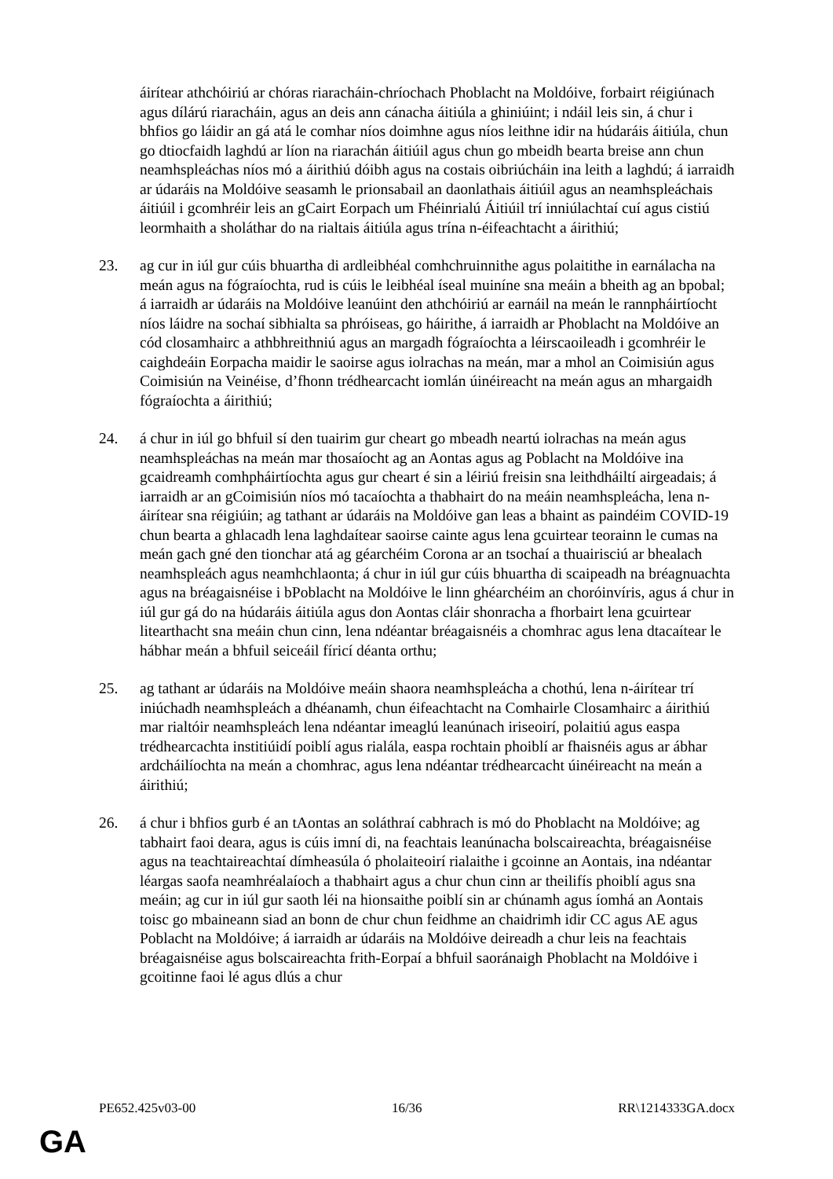áirítear athchóiriú ar chóras riaracháin-chríochach Phoblacht na Moldóive, forbairt réigiúnach agus dílárú riaracháin, agus an deis ann cánacha áitiúla a ghiniúint; i ndáil leis sin, á chur i bhfios go láidir an gá atá le comhar níos doimhne agus níos leithne idir na húdaráis áitiúla, chun go dtiocfaidh laghdú ar líon na riarachán áitiúil agus chun go mbeidh bearta breise ann chun neamhspleáchas níos mó a áirithiú dóibh agus na costais oibriúcháin ina leith a laghdú; á iarraidh ar údaráis na Moldóive seasamh le prionsabail an daonlathais áitiúil agus an neamhspleáchais áitiúil i gcomhréir leis an gCairt Eorpach um Fhéinrialú Áitiúil trí inniúlachtaí cuí agus cistiú leormhaith a sholáthar do na rialtais áitiúla agus trína n-éifeachtacht a áirithiú;
23. ag cur in iúl gur cúis bhuartha di ardleibhéal comhchruinnithe agus polaitithe in earnálacha na meán agus na fógraíochta, rud is cúis le leibhéal íseal muiníne sna meáin a bheith ag an bpobal; á iarraidh ar údaráis na Moldóive leanúint den athchóiriú ar earnáil na meán le rannpháirtíocht níos láidre na sochaí sibhialta sa phróiseas, go háirithe, á iarraidh ar Phoblacht na Moldóive an cód closamhairc a athbhreithniú agus an margadh fógraíochta a léirscaoileadh i gcomhréir le caighdeáin Eorpacha maidir le saoirse agus iolrachas na meán, mar a mhol an Coimisiún agus Coimisiún na Veinéise, d’fhonn trédhearcacht iomlán úinéireacht na meán agus an mhargaidh fógraíochta a áirithiú;
24. á chur in iúl go bhfuil sí den tuairim gur cheart go mbeadh neartú iolrachas na meán agus neamhspleáchas na meán mar thosaíocht ag an Aontas agus ag Poblacht na Moldóive ina gcaidreamh comhpháirtíochta agus gur cheart é sin a léiriú freisin sna leithdháiltí airgeadais; á iarraidh ar an gCoimisiún níos mó tacaíochta a thabhairt do na meáin neamhspleácha, lena n-áirítear sna réigiúin; ag tathant ar údaráis na Moldóive gan leas a bhaint as paindéim COVID-19 chun bearta a ghlacadh lena laghdaítear saoirse cainte agus lena gcuirtear teorainn le cumas na meán gach gné den tionchar atá ag géarchéim Corona ar an tsochaí a thuairisciú ar bhealach neamhspleách agus neamhchlaonta; á chur in iúl gur cúis bhuartha di scaipeadh na bréagnuachta agus na bréagaisnéise i bPoblacht na Moldóive le linn ghéarchéim an choróinvíris, agus á chur in iúl gur gá do na húdaráis áitiúla agus don Aontas cláir shonracha a fhorbairt lena gcuirtear litearthacht sna meáin chun cinn, lena ndéantar bréagaisnéis a chomhrac agus lena dtacaítear le hábhar meán a bhfuil seiceáil fíricí déanta orthu;
25. ag tathant ar údaráis na Moldóive meáin shaora neamhspleácha a chothú, lena n-áirítear trí iniúchadh neamhspleách a dhéanamh, chun éifeachtacht na Comhairle Closamhairc a áirithiú mar rialtóir neamhspleách lena ndéantar imeaglú leanúnach iriseoirí, polaitiú agus easpa trédhearcachta institiúidí poiblí agus rialála, easpa rochtain phoiblí ar fhaisnéis agus ar ábhar ardcháilíochta na meán a chomhrac, agus lena ndéantar trédhearcacht úinéireacht na meán a áirithiú;
26. á chur i bhfios gurb é an tAontas an soláthraí cabhrach is mó do Phoblacht na Moldóive; ag tabhairt faoi deara, agus is cúis imní di, na feachtais leanúnacha bolscaireachta, bréagaisnéise agus na teachtaireachtaí dímheasúla ó pholaiteoirí rialaithe i gcoinne an Aontais, ina ndéantar léargas saofa neamhréalaíoch a thabhairt agus a chur chun cinn ar theilifís phoiblí agus sna meáin; ag cur in iúl gur saoth léi na hionsaithe poiblí sin ar chúnamh agus íomhá an Aontais toisc go mbaineann siad an bonn de chur chun feidhme an chaidrimh idir CC agus AE agus Poblacht na Moldóive; á iarraidh ar údaráis na Moldóive deireadh a chur leis na feachtais bréagaisnéise agus bolscaireachta frith-Eorpaí a bhfuil saoránaigh Phoblacht na Moldóive i gcoitinne faoi lé agus dlús a chur
PE652.425v03-00 16/36 RR\1214333GA.docx
GA